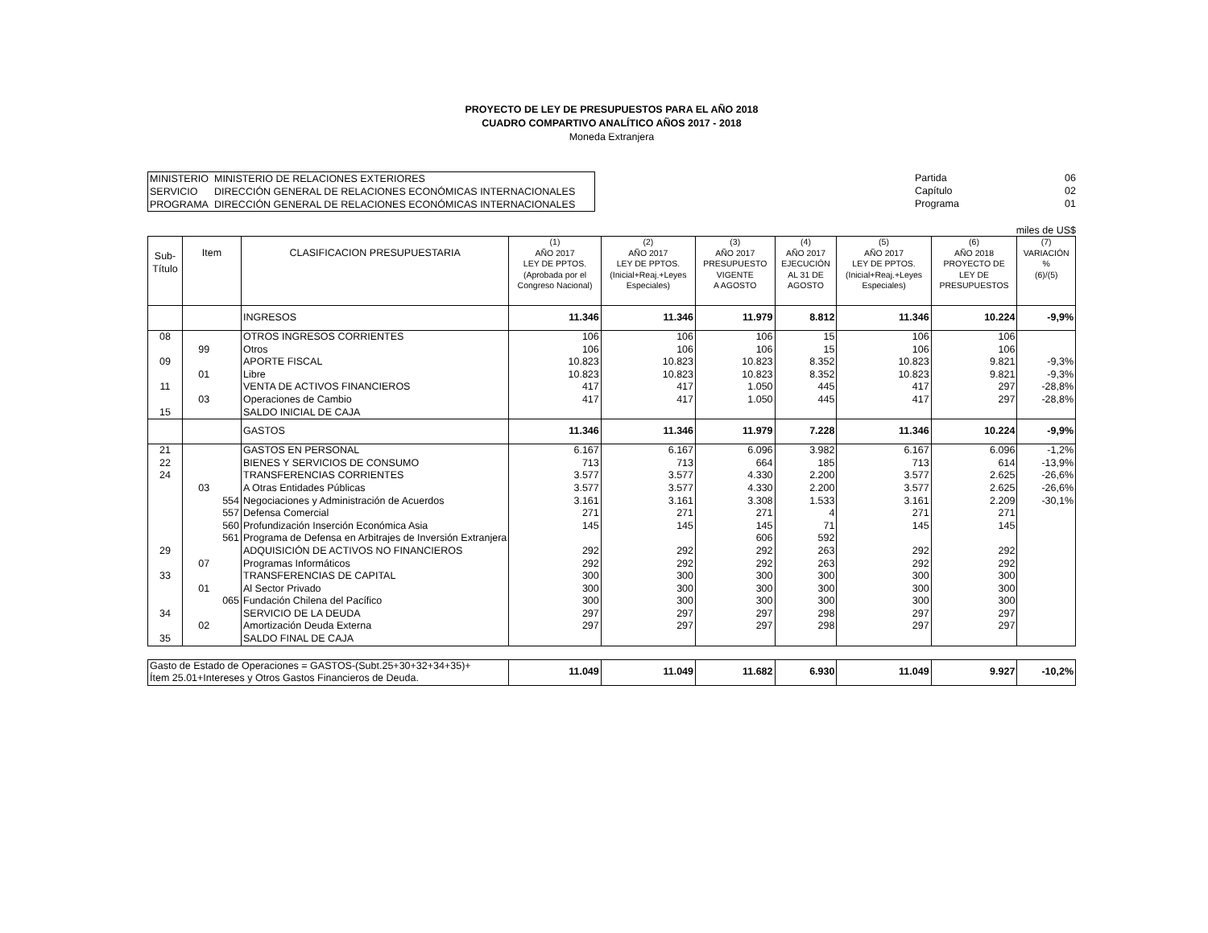PROYECTO DE LEY DE PRESUPUESTOS PARA EL AÑO 2018
CUADRO COMPARTIVO ANALÍTICO AÑOS 2017 - 2018
Moneda Extranjera
MINISTERIO MINISTERIO DE RELACIONES EXTERIORES
SERVICIO DIRECCIÓN GENERAL DE RELACIONES ECONÓMICAS INTERNACIONALES
PROGRAMA DIRECCIÓN GENERAL DE RELACIONES ECONÓMICAS INTERNACIONALES
Partida 06
Capítulo 02
Programa 01
miles de US$
| Sub- Título | Item | CLASIFICACION PRESUPUESTARIA | (1) AÑO 2017 LEY DE PPTOS. (Aprobada por el Congreso Nacional) | (2) AÑO 2017 LEY DE PPTOS. (Inicial+Reaj.+Leyes Especiales) | (3) AÑO 2017 PRESUPUESTO VIGENTE A AGOSTO | (4) AÑO 2017 EJECUCIÓN AL 31 DE AGOSTO | (5) AÑO 2017 LEY DE PPTOS. (Inicial+Reaj.+Leyes Especiales) | (6) AÑO 2018 PROYECTO DE LEY DE PRESUPUESTOS | (7) VARIACIÓN % (6)/(5) |
| --- | --- | --- | --- | --- | --- | --- | --- | --- | --- |
| | | INGRESOS | 11.346 | 11.346 | 11.979 | 8.812 | 11.346 | 10.224 | -9,9% |
| 08 | | OTROS INGRESOS CORRIENTES | 106 | 106 | 106 | 15 | 106 | 106 | |
| | 99 | Otros | 106 | 106 | 106 | 15 | 106 | 106 | |
| 09 | | APORTE FISCAL | 10.823 | 10.823 | 10.823 | 8.352 | 10.823 | 9.821 | -9,3% |
| | 01 | Libre | 10.823 | 10.823 | 10.823 | 8.352 | 10.823 | 9.821 | -9,3% |
| 11 | | VENTA DE ACTIVOS FINANCIEROS | 417 | 417 | 1.050 | 445 | 417 | 297 | -28,8% |
| | 03 | Operaciones de Cambio | 417 | 417 | 1.050 | 445 | 417 | 297 | -28,8% |
| 15 | | SALDO INICIAL DE CAJA | | | | | | | |
| | | GASTOS | 11.346 | 11.346 | 11.979 | 7.228 | 11.346 | 10.224 | -9,9% |
| 21 | | GASTOS EN PERSONAL | 6.167 | 6.167 | 6.096 | 3.982 | 6.167 | 6.096 | -1,2% |
| 22 | | BIENES Y SERVICIOS DE CONSUMO | 713 | 713 | 664 | 185 | 713 | 614 | -13,9% |
| 24 | | TRANSFERENCIAS CORRIENTES | 3.577 | 3.577 | 4.330 | 2.200 | 3.577 | 2.625 | -26,6% |
| | 03 | A Otras Entidades Públicas | 3.577 | 3.577 | 4.330 | 2.200 | 3.577 | 2.625 | -26,6% |
| | 554 | Negociaciones y Administración de Acuerdos | 3.161 | 3.161 | 3.308 | 1.533 | 3.161 | 2.209 | -30,1% |
| | 557 | Defensa Comercial | 271 | 271 | 271 | 4 | 271 | 271 | |
| | 560 | Profundización Inserción Económica Asia | 145 | 145 | 145 | 71 | 145 | 145 | |
| | 561 | Programa de Defensa en Arbitrajes de Inversión Extranjera | | | 606 | 592 | | | |
| 29 | | ADQUISICIÓN DE ACTIVOS NO FINANCIEROS | 292 | 292 | 292 | 263 | 292 | 292 | |
| | 07 | Programas Informáticos | 292 | 292 | 292 | 263 | 292 | 292 | |
| 33 | | TRANSFERENCIAS DE CAPITAL | 300 | 300 | 300 | 300 | 300 | 300 | |
| | 01 | Al Sector Privado | 300 | 300 | 300 | 300 | 300 | 300 | |
| | 065 | Fundación Chilena del Pacífico | 300 | 300 | 300 | 300 | 300 | 300 | |
| 34 | | SERVICIO DE LA DEUDA | 297 | 297 | 297 | 298 | 297 | 297 | |
| | 02 | Amortización Deuda Externa | 297 | 297 | 297 | 298 | 297 | 297 | |
| 35 | | SALDO FINAL DE CAJA | | | | | | | |
| Gasto de Estado de Operaciones = GASTOS-(Subt.25+30+32+34+35)+ Ítem 25.01+Intereses y Otros Gastos Financieros de Deuda. | | | 11.049 | 11.049 | 11.682 | 6.930 | 11.049 | 9.927 | -10,2% |